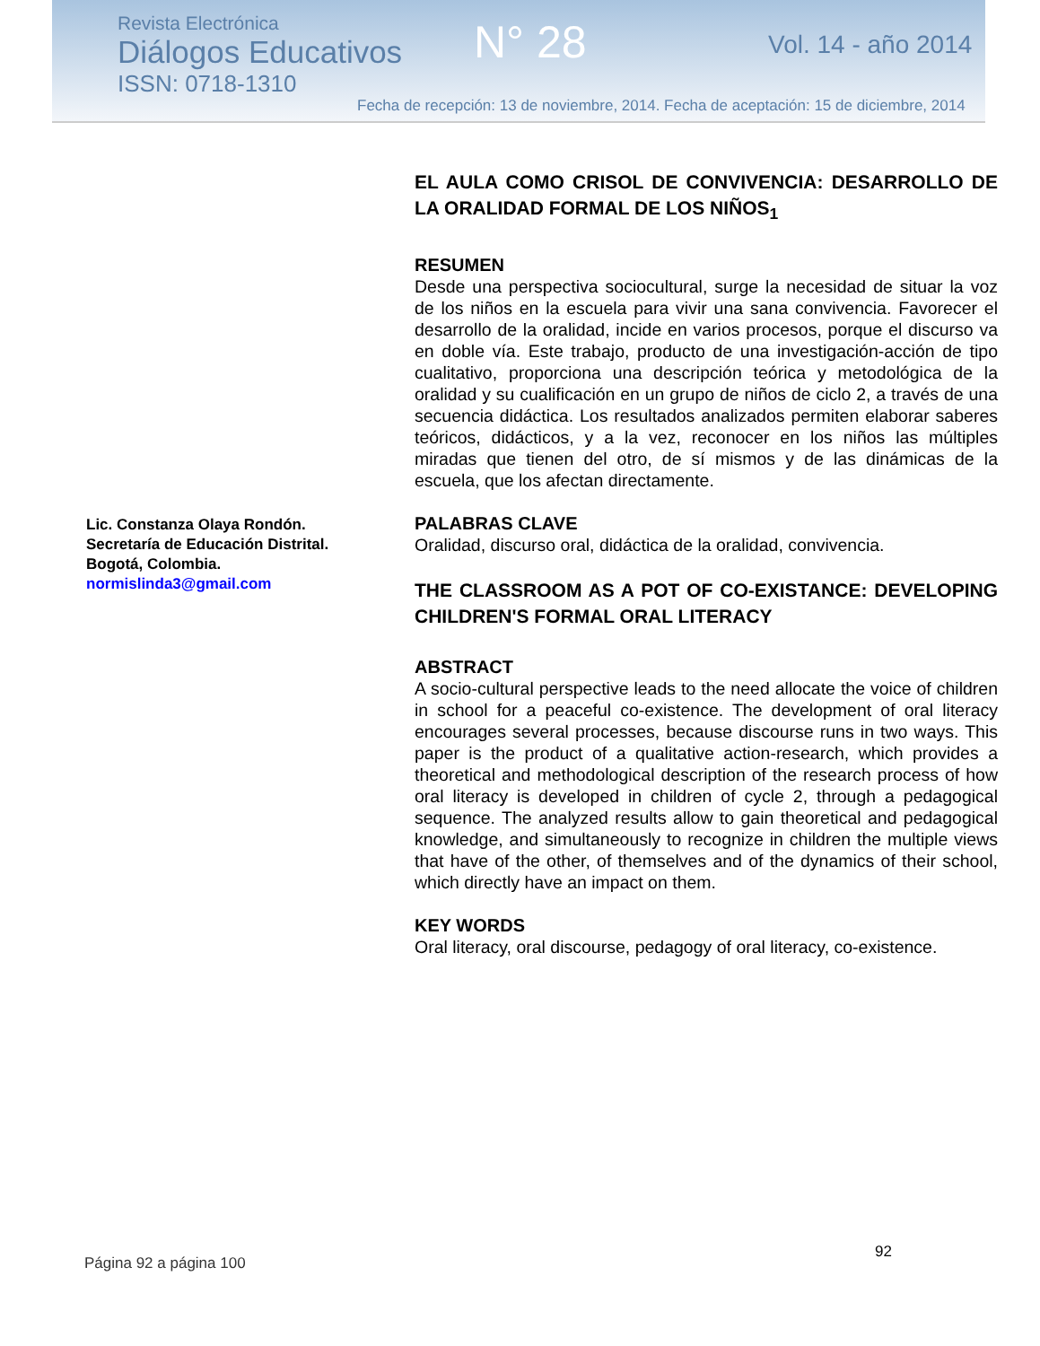Revista Electrónica
Diálogos Educativos
ISSN: 0718-1310
N° 28 Vol. 14 - año 2014
Fecha de recepción: 13 de noviembre, 2014. Fecha de aceptación: 15 de diciembre, 2014
Lic. Constanza Olaya Rondón.
Secretaría de Educación Distrital.
Bogotá, Colombia.
normislinda3@gmail.com
EL AULA COMO CRISOL DE CONVIVENCIA: DESARROLLO DE LA ORALIDAD FORMAL DE LOS NIÑOS<sub>1</sub>
RESUMEN
Desde una perspectiva sociocultural, surge la necesidad de situar la voz de los niños en la escuela para vivir una sana convivencia. Favorecer el desarrollo de la oralidad, incide en varios procesos, porque el discurso va en doble vía. Este trabajo, producto de una investigación-acción de tipo cualitativo, proporciona una descripción teórica y metodológica de la oralidad y su cualificación en un grupo de niños de ciclo 2, a través de una secuencia didáctica. Los resultados analizados permiten elaborar saberes teóricos, didácticos, y a la vez, reconocer en los niños las múltiples miradas que tienen del otro, de sí mismos y de las dinámicas de la escuela, que los afectan directamente.
PALABRAS CLAVE
Oralidad, discurso oral, didáctica de la oralidad, convivencia.
THE CLASSROOM AS A POT OF CO-EXISTANCE: DEVELOPING CHILDREN'S FORMAL ORAL LITERACY
ABSTRACT
A socio-cultural perspective leads to the need allocate the voice of children in school for a peaceful co-existence. The development of oral literacy encourages several processes, because discourse runs in two ways. This paper is the product of a qualitative action-research, which provides a theoretical and methodological description of the research process of how oral literacy is developed in children of cycle 2, through a pedagogical sequence. The analyzed results allow to gain theoretical and pedagogical knowledge, and simultaneously to recognize in children the multiple views that have of the other, of themselves and of the dynamics of their school, which directly have an impact on them.
KEY WORDS
Oral literacy, oral discourse, pedagogy of oral literacy, co-existence.
92
Página 92 a página 100